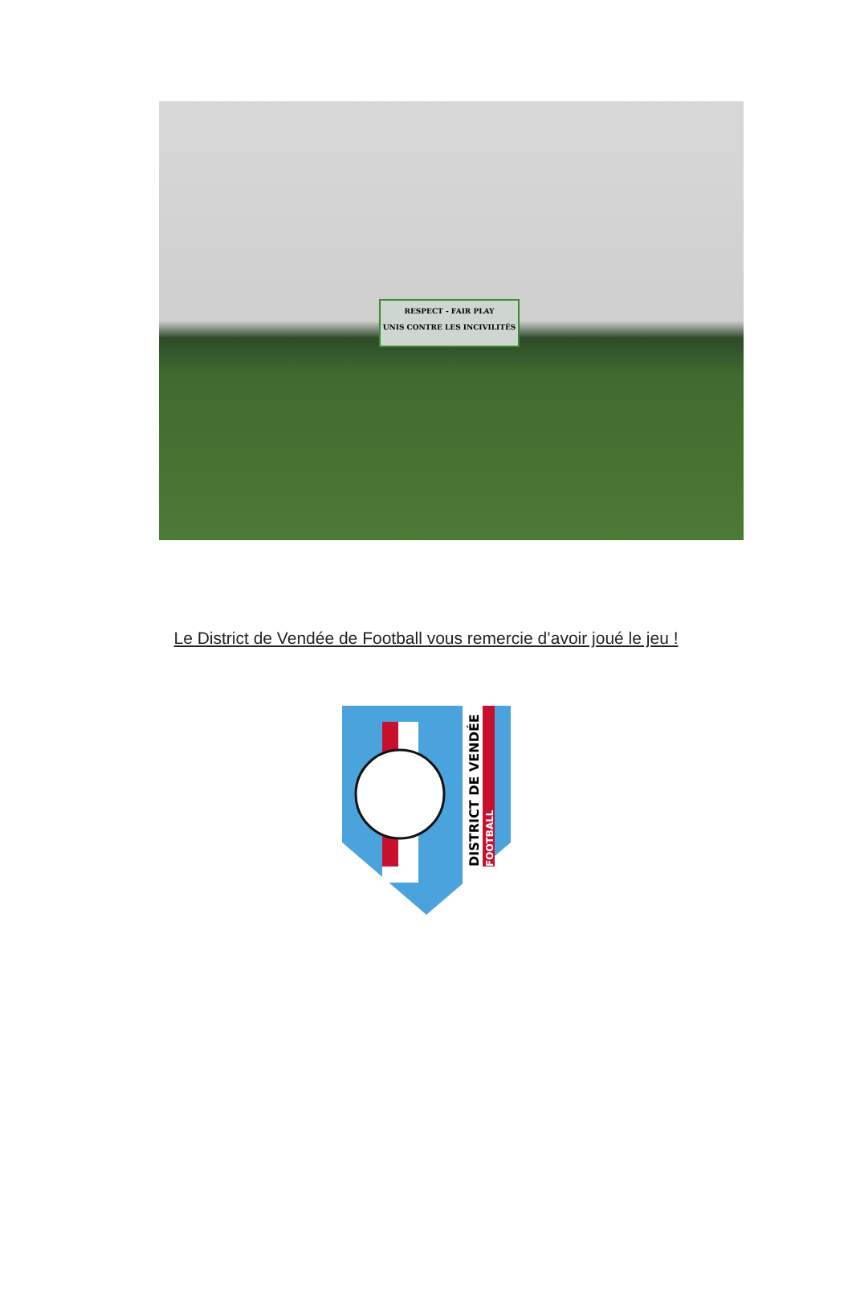RESPECT - FAIR PLAY
UNIS CONTRE LES INCIVILITÉS
Le District de Vendée de Football vous remercie d’avoir joué le jeu !
DISTRICT DE VENDÉE
FOOTBALL